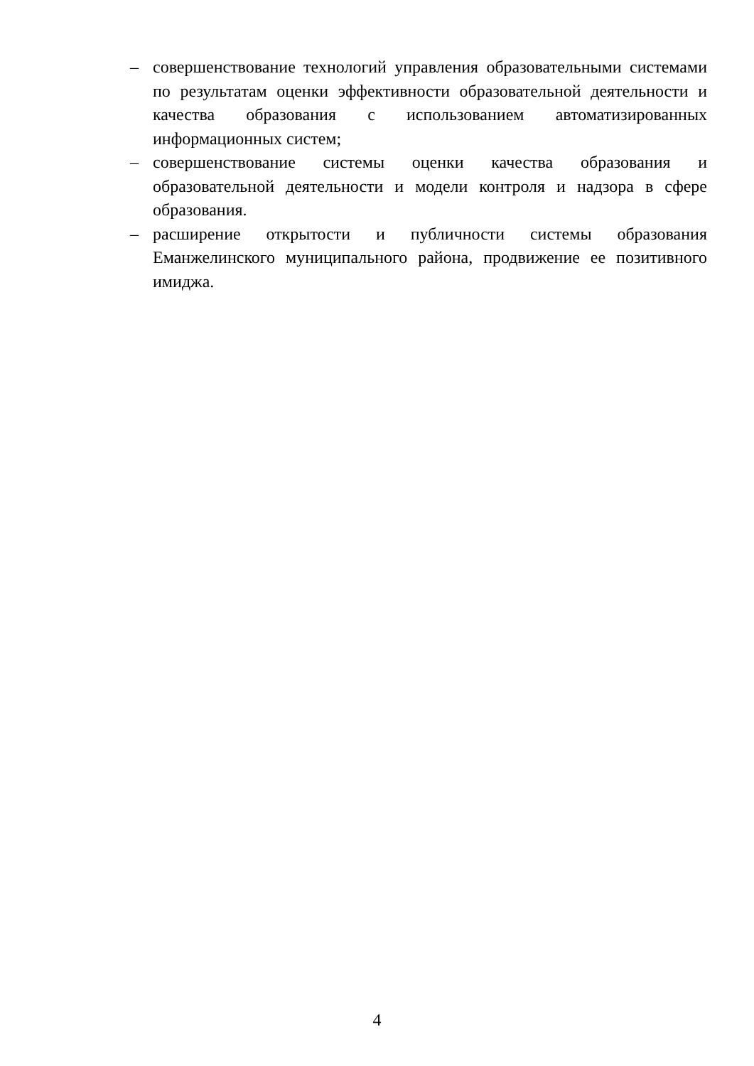– совершенствование технологий управления образовательными системами по результатам оценки эффективности образовательной деятельности и качества образования с использованием автоматизированных информационных систем;
– совершенствование системы оценки качества образования и образовательной деятельности и модели контроля и надзора в сфере образования.
– расширение открытости и публичности системы образования Еманжелинского муниципального района, продвижение ее позитивного имиджа.
4